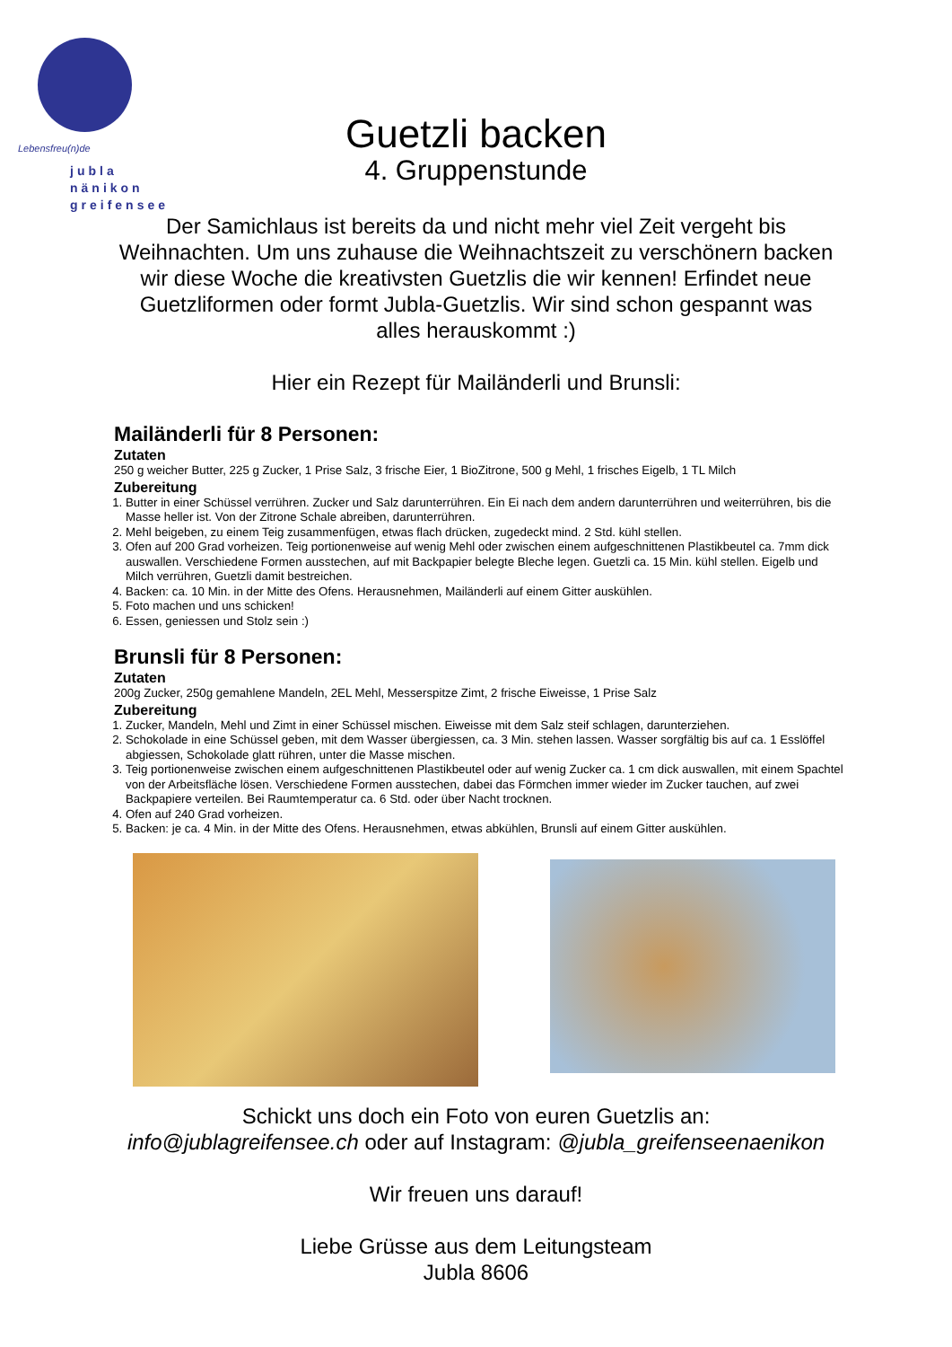Lebensfreu(n)de
jubla
nänikon
greifensee
Guetzli backen
4. Gruppenstunde
Der Samichlaus ist bereits da und nicht mehr viel Zeit vergeht bis Weihnachten. Um uns zuhause die Weihnachtszeit zu verschönern backen wir diese Woche die kreativsten Guetzlis die wir kennen! Erfindet neue Guetzliformen oder formt Jubla-Guetzlis. Wir sind schon gespannt was alles herauskommt :)
Hier ein Rezept für Mailänderli und Brunsli:
Mailänderli für 8 Personen:
Zutaten
250 g weicher Butter, 225 g Zucker, 1 Prise Salz, 3 frische Eier, 1 BioZitrone, 500 g Mehl, 1 frisches Eigelb, 1 TL Milch
Zubereitung
1. Butter in einer Schüssel verrühren. Zucker und Salz darunterrühren. Ein Ei nach dem andern darunterrühren und weiterrühren, bis die Masse heller ist. Von der Zitrone Schale abreiben, darunterrühren.
2. Mehl beigeben, zu einem Teig zusammenfügen, etwas flach drücken, zugedeckt mind. 2 Std. kühl stellen.
3. Ofen auf 200 Grad vorheizen. Teig portionenweise auf wenig Mehl oder zwischen einem aufgeschnittenen Plastikbeutel ca. 7mm dick auswallen. Verschiedene Formen ausstechen, auf mit Backpapier belegte Bleche legen. Guetzli ca. 15 Min. kühl stellen. Eigelb und Milch verrühren, Guetzli damit bestreichen.
4. Backen: ca. 10 Min. in der Mitte des Ofens. Herausnehmen, Mailänderli auf einem Gitter auskühlen.
5. Foto machen und uns schicken!
6. Essen, geniessen und Stolz sein :)
Brunsli für 8 Personen:
Zutaten
200g Zucker, 250g gemahlene Mandeln, 2EL Mehl, Messerspitze Zimt, 2 frische Eiweisse, 1 Prise Salz
Zubereitung
1. Zucker, Mandeln, Mehl und Zimt in einer Schüssel mischen. Eiweisse mit dem Salz steif schlagen, darunterziehen.
2. Schokolade in eine Schüssel geben, mit dem Wasser übergiessen, ca. 3 Min. stehen lassen. Wasser sorgfältig bis auf ca. 1 Esslöffel abgiessen, Schokolade glatt rühren, unter die Masse mischen.
3. Teig portionenweise zwischen einem aufgeschnittenen Plastikbeutel oder auf wenig Zucker ca. 1 cm dick auswallen, mit einem Spachtel von der Arbeitsfläche lösen. Verschiedene Formen ausstechen, dabei das Förmchen immer wieder im Zucker tauchen, auf zwei Backpapiere verteilen. Bei Raumtemperatur ca. 6 Std. oder über Nacht trocknen.
4. Ofen auf 240 Grad vorheizen.
5. Backen: je ca. 4 Min. in der Mitte des Ofens. Herausnehmen, etwas abkühlen, Brunsli auf einem Gitter auskühlen.
Schickt uns doch ein Foto von euren Guetzlis an:
info@jublagreifensee.ch oder auf Instagram: @jubla_greifenseenaenikon
Wir freuen uns darauf!
Liebe Grüsse aus dem Leitungsteam
Jubla 8606